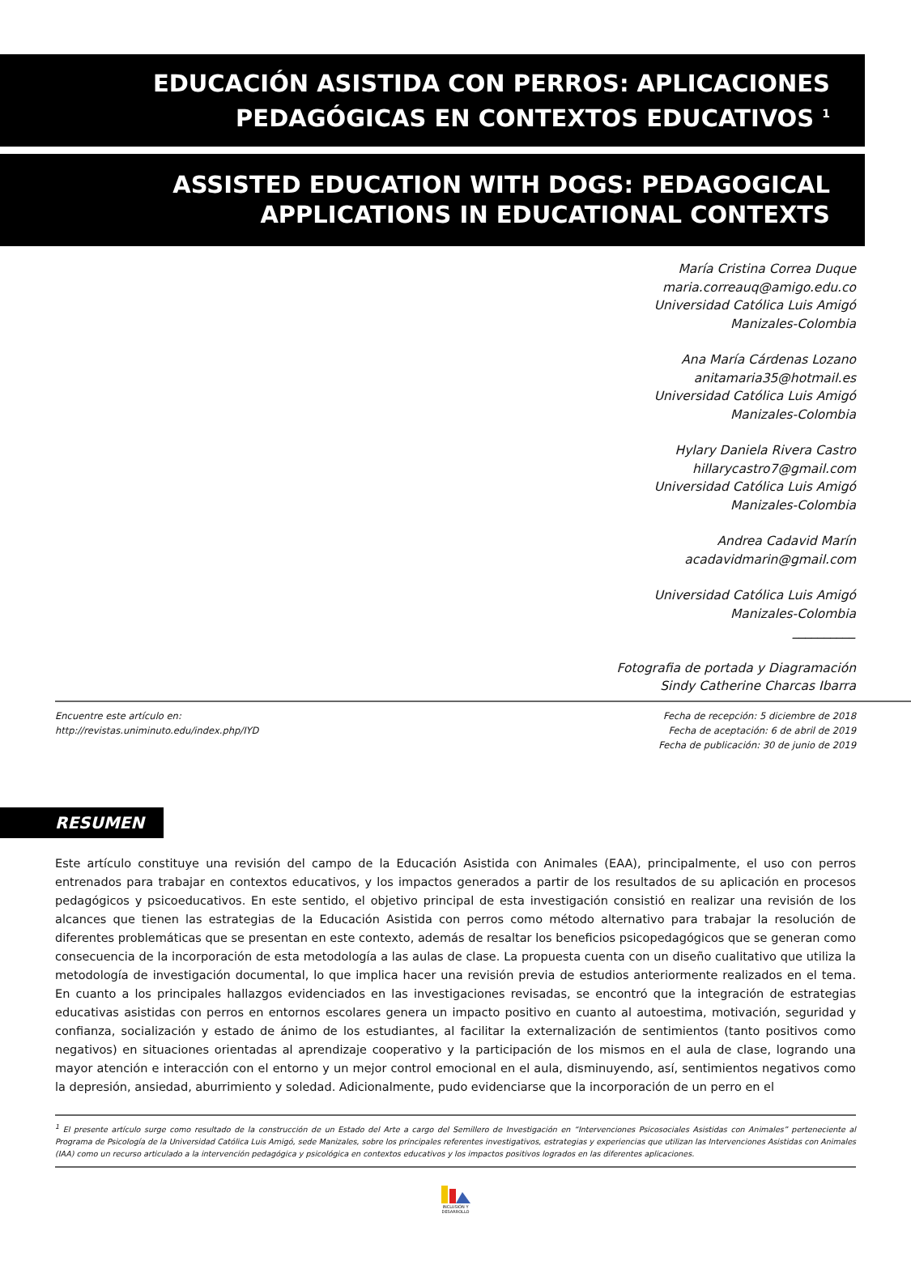EDUCACIÓN ASISTIDA CON PERROS: APLICACIONES
PEDAGÓGICAS EN CONTEXTOS EDUCATIVOS <sup>1</sup>
ASSISTED EDUCATION WITH DOGS: PEDAGOGICAL
APPLICATIONS IN EDUCATIONAL CONTEXTS
María Cristina Correa Duque
maria.correauq@amigo.edu.co
Universidad Católica Luis Amigó
Manizales-Colombia
Ana María Cárdenas Lozano
anitamaria35@hotmail.es
Universidad Católica Luis Amigó
Manizales-Colombia
Hylary Daniela Rivera Castro
hillarycastro7@gmail.com
Universidad Católica Luis Amigó
Manizales-Colombia
Andrea Cadavid Marín
acadavidmarin@gmail.com
Universidad Católica Luis Amigó
Manizales-Colombia
__________
Fotografia de portada y Diagramación
Sindy Catherine Charcas Ibarra
Encuentre este artículo en:
http://revistas.uniminuto.edu/index.php/IYD
Fecha de recepción: 5 diciembre de 2018
Fecha de aceptación: 6 de abril de 2019
Fecha de publicación: 30 de junio de 2019
RESUMEN
Este artículo constituye una revisión del campo de la Educación Asistida con Animales (EAA), principalmente, el uso con perros entrenados para trabajar en contextos educativos, y los impactos generados a partir de los resultados de su aplicación en procesos pedagógicos y psicoeducativos. En este sentido, el objetivo principal de esta investigación consistió en realizar una revisión de los alcances que tienen las estrategias de la Educación Asistida con perros como método alternativo para trabajar la resolución de diferentes problemáticas que se presentan en este contexto, además de resaltar los beneficios psicopedagógicos que se generan como consecuencia de la incorporación de esta metodología a las aulas de clase. La propuesta cuenta con un diseño cualitativo que utiliza la metodología de investigación documental, lo que implica hacer una revisión previa de estudios anteriormente realizados en el tema. En cuanto a los principales hallazgos evidenciados en las investigaciones revisadas, se encontró que la integración de estrategias educativas asistidas con perros en entornos escolares genera un impacto positivo en cuanto al autoestima, motivación, seguridad y confianza, socialización y estado de ánimo de los estudiantes, al facilitar la externalización de sentimientos (tanto positivos como negativos) en situaciones orientadas al aprendizaje cooperativo y la participación de los mismos en el aula de clase, logrando una mayor atención e interacción con el entorno y un mejor control emocional en el aula, disminuyendo, así, sentimientos negativos como la depresión, ansiedad, aburrimiento y soledad. Adicionalmente, pudo evidenciarse que la incorporación de un perro en el
<sup>1</sup> El presente artículo surge como resultado de la construcción de un Estado del Arte a cargo del Semillero de Investigación en “Intervenciones Psicosociales Asistidas con Animales” perteneciente al Programa de Psicología de la Universidad Católica Luis Amigó, sede Manizales, sobre los principales referentes investigativos, estrategias y experiencias que utilizan las Intervenciones Asistidas con Animales (IAA) como un recurso articulado a la intervención pedagógica y psicológica en contextos educativos y los impactos positivos logrados en las diferentes aplicaciones.
INCLUSIÓN Y DESARROLLO